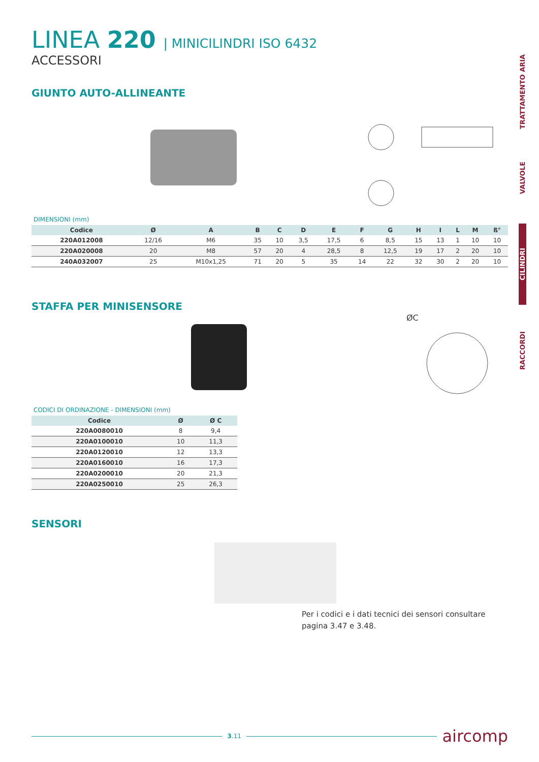TRATTAMENTO ARIA
VALVOLE
CILINDRI
RACCORDI
LINEA 220 | MINICILINDRI ISO 6432
ACCESSORI
GIUNTO AUTO-ALLINEANTE
DIMENSIONI (mm)
| Codice | Ø | A | B | C | D | E | F | G | H | I | L | M | ß° |
| --- | --- | --- | --- | --- | --- | --- | --- | --- | --- | --- | --- | --- | --- |
| 220A012008 | 12/16 | M6 | 35 | 10 | 3,5 | 17,5 | 6 | 8,5 | 15 | 13 | 1 | 10 | 10 |
| 220A020008 | 20 | M8 | 57 | 20 | 4 | 28,5 | 8 | 12,5 | 19 | 17 | 2 | 20 | 10 |
| 240A032007 | 25 | M10x1,25 | 71 | 20 | 5 | 35 | 14 | 22 | 32 | 30 | 2 | 20 | 10 |
STAFFA PER MINISENSORE
ØC
CODICI DI ORDINAZIONE - DIMENSIONI (mm)
| Codice | Ø | Ø C |
| --- | --- | --- |
| 220A0080010 | 8 | 9,4 |
| 220A0100010 | 10 | 11,3 |
| 220A0120010 | 12 | 13,3 |
| 220A0160010 | 16 | 17,3 |
| 220A0200010 | 20 | 21,3 |
| 220A0250010 | 25 | 26,3 |
SENSORI
Per i codici e i dati tecnici dei sensori consultare pagina 3.47 e 3.48.
3.11
aircomp